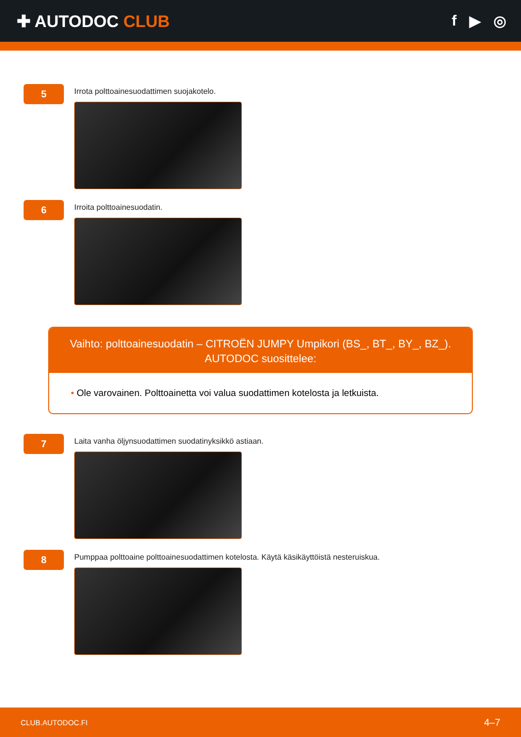✚ AUTODOC CLUB f ▶ ◎
5
Irrota polttoainesuodattimen suojakotelo.
6
Irroita polttoainesuodatin.
Vaihto: polttoainesuodatin – CITROËN JUMPY Umpikori (BS_, BT_, BY_, BZ_).
AUTODOC suosittelee:
• Ole varovainen. Polttoainetta voi valua suodattimen kotelosta ja letkuista.
7
Laita vanha öljynsuodattimen suodatinyksikkö astiaan.
8
Pumppaa polttoaine polttoainesuodattimen kotelosta. Käytä käsikäyttöistä nesteruiskua.
CLUB.AUTODOC.FI 4–7